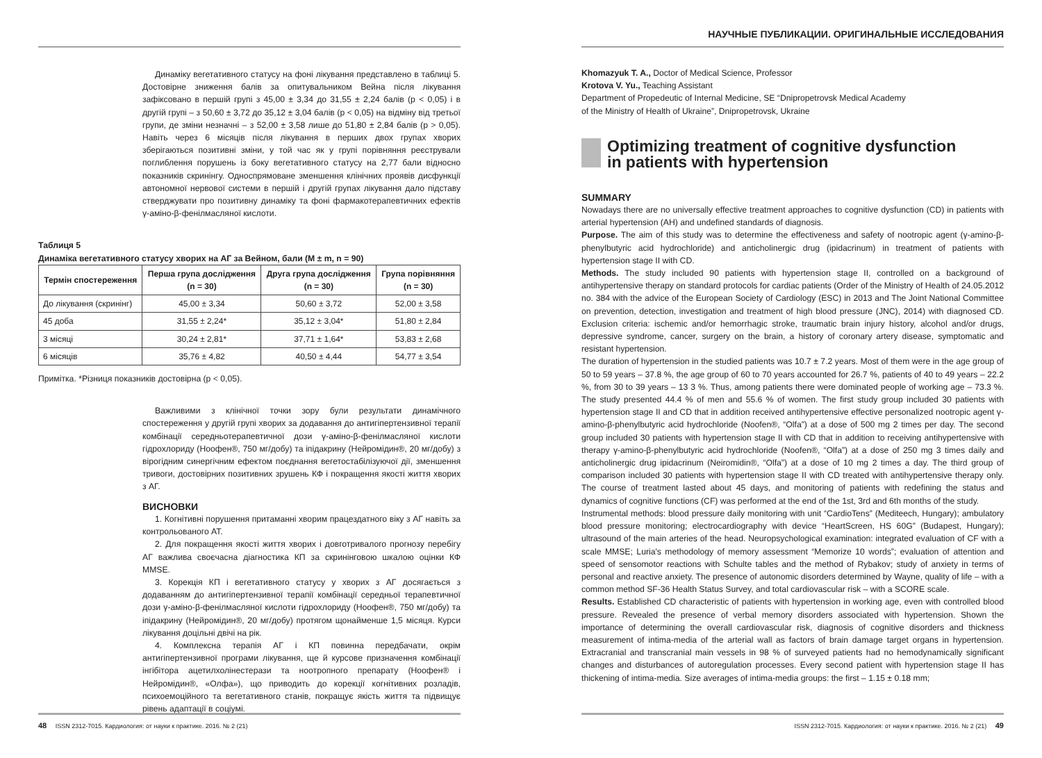Динаміку вегетативного статусу на фоні лікування представлено в таблиці 5. Достовірне зниження балів за опитувальником Вейна після лікування зафіксовано в першій групі з 45,00 ± 3,34 до 31,55 ± 2,24 балів (p < 0,05) і в другій групі – з 50,60 ± 3,72 до 35,12 ± 3,04 балів (p < 0,05) на відміну від третьої групи, де зміни незначні – з 52,00 ± 3,58 лише до 51,80 ± 2,84 балів (p > 0,05). Навіть через 6 місяців після лікування в перших двох групах хворих зберігаються позитивні зміни, у той час як у групі порівняння реєстрували поглиблення порушень із боку вегетативного статусу на 2,77 бали відносно показників скринінгу. Односпрямоване зменшення клінічних проявів дисфункції автономної нервової системи в першій і другій групах лікування дало підставу стверджувати про позитивну динаміку та фоні фармакотерапевтичних ефектів γ-аміно-β-фенілмасляної кислоти.
Таблиця 5
Динаміка вегетативного статусу хворих на АГ за Вейном, бали (M ± m, n = 90)
| Термін спостереження | Перша група дослідження (n = 30) | Друга група дослідження (n = 30) | Група порівняння (n = 30) |
| --- | --- | --- | --- |
| До лікування (скринінг) | 45,00 ± 3,34 | 50,60 ± 3,72 | 52,00 ± 3,58 |
| 45 доба | 31,55 ± 2,24* | 35,12 ± 3,04* | 51,80 ± 2,84 |
| 3 місяці | 30,24 ± 2,81* | 37,71 ± 1,64* | 53,83 ± 2,68 |
| 6 місяців | 35,76 ± 4,82 | 40,50 ± 4,44 | 54,77 ± 3,54 |
Примітка. *Різниця показників достовірна (p < 0,05).
Важливими з клінічної точки зору були результати динамічного спостереження у другій групі хворих за додавання до антигіпертензивної терапії комбінації середньотерапевтичної дози γ-аміно-β-фенілмасляної кислоти гідрохлориду (Ноофен®, 750 мг/добу) та іпідакрину (Нейромідин®, 20 мг/добу) з вірогідним синергічним ефектом поєднання вегетостабілізуючої дії, зменшення тривоги, достовірних позитивних зрушень КФ і покращення якості життя хворих з АГ.
ВИСНОВКИ
1. Когнітивні порушення притаманні хворим працездатного віку з АГ навіть за контрольованого АТ.
2. Для покращення якості життя хворих і довготривалого прогнозу перебігу АГ важлива своєчасна діагностика КП за скринінговою шкалою оцінки КФ MMSE.
3. Корекція КП і вегетативного статусу у хворих з АГ досягається з додаванням до антигіпертензивної терапії комбінації середньої терапевтичної дози γ-аміно-β-фенілмасляної кислоти гідрохлориду (Ноофен®, 750 мг/добу) та іпідакрину (Нейромідин®, 20 мг/добу) протягом щонайменше 1,5 місяця. Курси лікування доцільні двічі на рік.
4. Комплексна терапія АГ і КП повинна передбачати, окрім антигіпертензивної програми лікування, ще й курсове призначення комбінації інгібітора ацетилхолінестерази та ноотропного препарату (Ноофен® і Нейромідин®, «Олфа»), що приводить до корекції когнітивних розладів, психоемоційного та вегетативного станів, покращує якість життя та підвищує рівень адаптації в соціумі.
48 ISSN 2312-7015. Кардиология: от науки к практике. 2016. № 2 (21)
НАУЧНЫЕ ПУБЛИКАЦИИ. ОРИГИНАЛЬНЫЕ ИССЛЕДОВАНИЯ
Khomazyuk T. A., Doctor of Medical Science, Professor
Krotova V. Yu., Teaching Assistant
Department of Propedeutic of Internal Medicine, SE “Dnipropetrovsk Medical Academy
of the Ministry of Health of Ukraine”, Dnipropetrovsk, Ukraine
Optimizing treatment of cognitive dysfunction
in patients with hypertension
SUMMARY
Nowadays there are no universally effective treatment approaches to cognitive dysfunction (CD) in patients with arterial hypertension (AH) and undefined standards of diagnosis.
Purpose. The aim of this study was to determine the effectiveness and safety of nootropic agent (γ-amino-β-phenylbutyric acid hydrochloride) and anticholinergic drug (ipidacrinum) in treatment of patients with hypertension stage II with CD.
Methods. The study included 90 patients with hypertension stage II, controlled on a background of antihypertensive therapy on standard protocols for cardiac patients (Order of the Ministry of Health of 24.05.2012 no. 384 with the advice of the European Society of Cardiology (ESC) in 2013 and The Joint National Committee on prevention, detection, investigation and treatment of high blood pressure (JNC), 2014) with diagnosed CD. Exclusion criteria: ischemic and/or hemorrhagic stroke, traumatic brain injury history, alcohol and/or drugs, depressive syndrome, cancer, surgery on the brain, a history of coronary artery disease, symptomatic and resistant hypertension.
The duration of hypertension in the studied patients was 10.7 ± 7.2 years. Most of them were in the age group of 50 to 59 years – 37.8 %, the age group of 60 to 70 years accounted for 26.7 %, patients of 40 to 49 years – 22.2 %, from 30 to 39 years – 13 3 %. Thus, among patients there were dominated people of working age – 73.3 %. The study presented 44.4 % of men and 55.6 % of women. The first study group included 30 patients with hypertension stage II and CD that in addition received antihypertensive effective personalized nootropic agent γ-amino-β-phenylbutyric acid hydrochloride (Noofen®, “Olfa”) at a dose of 500 mg 2 times per day. The second group included 30 patients with hypertension stage II with CD that in addition to receiving antihypertensive with therapy γ-amino-β-phenylbutyric acid hydrochloride (Noofen®, “Olfa”) at a dose of 250 mg 3 times daily and anticholinergic drug ipidacrinum (Neiromidin®, “Olfa”) at a dose of 10 mg 2 times a day. The third group of comparison included 30 patients with hypertension stage II with CD treated with antihypertensive therapy only. The course of treatment lasted about 45 days, and monitoring of patients with redefining the status and dynamics of cognitive functions (CF) was performed at the end of the 1st, 3rd and 6th months of the study.
Instrumental methods: blood pressure daily monitoring with unit “CardioTens” (Mediteech, Hungary); ambulatory blood pressure monitoring; electrocardiography with device “HeartScreen, HS 60G” (Budapest, Hungary); ultrasound of the main arteries of the head. Neuropsychological examination: integrated evaluation of CF with a scale MMSE; Luria's methodology of memory assessment “Memorize 10 words”; evaluation of attention and speed of sensomotor reactions with Schulte tables and the method of Rybakov; study of anxiety in terms of personal and reactive anxiety. The presence of autonomic disorders determined by Wayne, quality of life – with a common method SF-36 Health Status Survey, and total cardiovascular risk – with a SCORE scale.
Results. Established CD characteristic of patients with hypertension in working age, even with controlled blood pressure. Revealed the presence of verbal memory disorders associated with hypertension. Shown the importance of determining the overall cardiovascular risk, diagnosis of cognitive disorders and thickness measurement of intima-media of the arterial wall as factors of brain damage target organs in hypertension. Extracranial and transcranial main vessels in 98 % of surveyed patients had no hemodynamically significant changes and disturbances of autoregulation processes. Every second patient with hypertension stage II has thickening of intima-media. Size averages of intima-media groups: the first – 1.15 ± 0.18 mm;
ISSN 2312-7015. Кардиология: от науки к практике. 2016. № 2 (21) 49